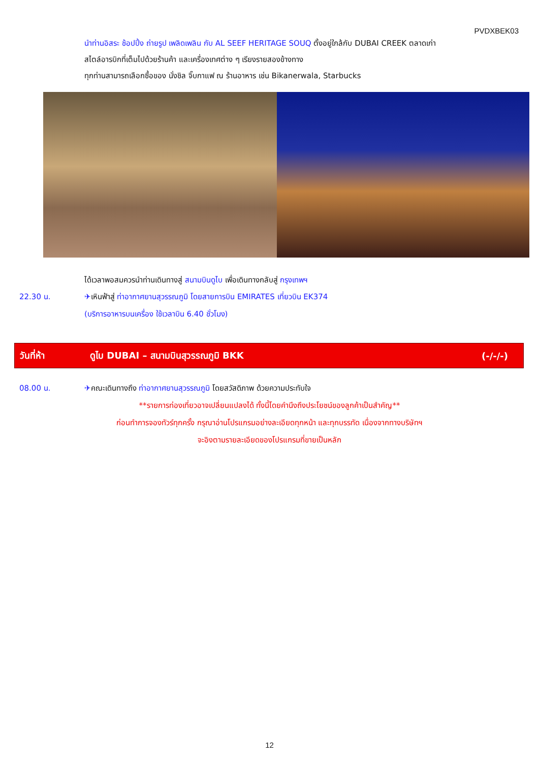PVDXBEK03
นำท่านอิสระ ช้อปปิ้ง ถ่ายรูป เพลิดเพลิน กับ AL SEEF HERITAGE SOUQ ตั้งอยู่ใกล้กับ DUBAI CREEK ตลาดเก่า
สไตล์อารบิกที่เต็มไปด้วยร้านค้า และเครื่องเทศต่าง ๆ เรียงรายสองข้างทาง
ทุกท่านสามารถเลือกซื้อของ นั่งชิล จิ๊บกาแฟ ณ ร้านอาหาร เช่น Bikanerwala, Starbucks
ได้เวลาพอสมควรนำท่านเดินทางสู่ สนามบินดูไบ เพื่อเดินทางกลับสู่ กรุงเทพฯ
22.30 น. ✈เหินฟ้าสู่ ท่าอากาศยานสุวรรณภูมิ โดยสายการบิน EMIRATES เที่ยวบิน EK374
(บริการอาหารบนเครื่อง ใช้เวลาบิน 6.40 ชั่วโมง)
วันที่ห้า
ดูไบ DUBAI – สนามบินสุวรรณภูมิ BKK
(-/-/-)
08.00 น. ✈คณะเดินทางถึง ท่าอากาศยานสุวรรณภูมิ โดยสวัสดิภาพ ด้วยความประทับใจ
**รายการท่องเที่ยวอาจเปลี่ยนแปลงได้ ทั้งนี้โดยคำนึงถึงประโยชน์ของลูกค้าเป็นสำคัญ**
ก่อนทำการจองทัวร์ทุกครั้ง กรุณาอ่านโปรแกรมอย่างละเอียดทุกหน้า และทุกบรรทัด เนื่องจากทางบริษัทฯ
จะอิงตามรายละเอียดของโปรแกรมที่ขายเป็นหลัก
12